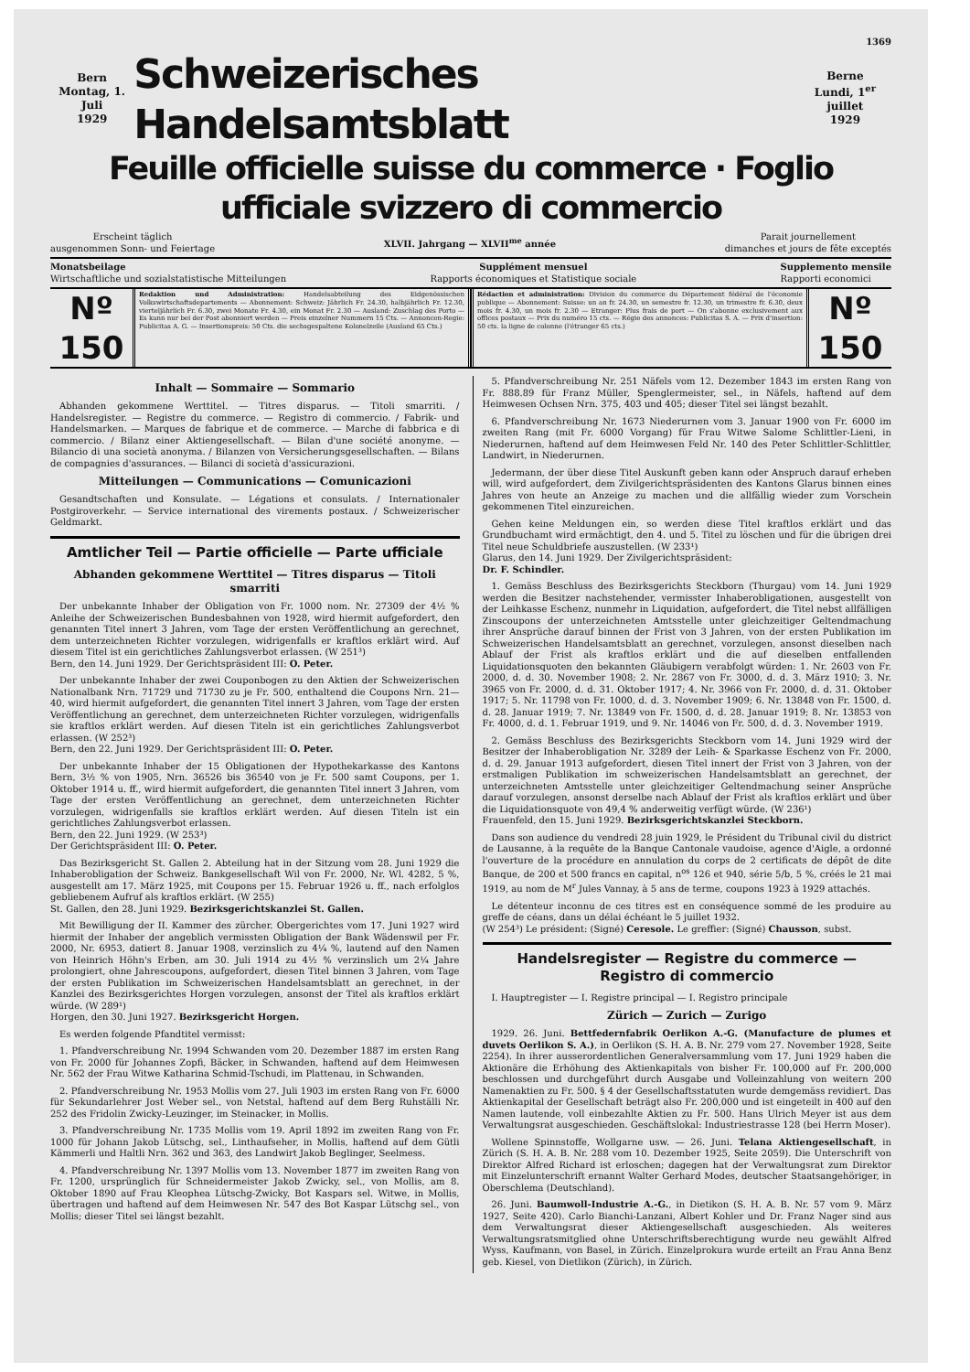1369
Bern
Montag, 1. Juli
1929
Schweizerisches Handelsamtsblatt
Berne
Lundi, 1<sup>er</sup> juillet
1929
Feuille officielle suisse du commerce · Foglio ufficiale svizzero di commercio
Erscheint täglich
ausgenommen Sonn- und Feiertage
XLVII. Jahrgang — XLVII<sup>me</sup> année
Parait journellement
dimanches et jours de fête exceptés
Monatsbeilage
Wirtschaftliche und sozialstatistische Mitteilungen
Supplément mensuel
Rapports économiques et Statistique sociale
Supplemento mensile
Rapporti economici
Nº 150
Redaktion und Administration: Handelsabteilung des Eidgenössischen Volkswirtschaftsdepartements — Abonnement: Schweiz: Jährlich Fr. 24.30, halbjährlich Fr. 12.30, vierteljährlich Fr. 6.30, zwei Monate Fr. 4.30, ein Monat Fr. 2.30 — Ausland: Zuschlag des Porto — Es kann nur bei der Post abonniert werden — Preis einzelner Nummern 15 Cts. — Annoncen-Regie: Publicitas A. G. — Insertionspreis: 50 Cts. die sechsgespaltene Kolonelzeile (Ausland 65 Cts.)
Rédaction et administration: Division du commerce du Département fédéral de l'économie publique — Abonnement: Suisse: un an fr. 24.30, un semestre fr. 12.30, un trimestre fr. 6.30, deux mois fr. 4.30, un mois fr. 2.30 — Etranger: Plus frais de port — On s'abonne exclusivement aux offices postaux — Prix du numéro 15 cts. — Régie des annonces: Publicitas S. A. — Prix d'insertion: 50 cts. la ligne de colonne (l'étranger 65 cts.)
Nº 150
Inhalt — Sommaire — Sommario
Abhanden gekommene Werttitel. — Titres disparus. — Titoli smarriti. / Handelsregister. — Registre du commerce. — Registro di commercio. / Fabrik- und Handelsmarken. — Marques de fabrique et de commerce. — Marche di fabbrica e di commercio. / Bilanz einer Aktiengesellschaft. — Bilan d'une société anonyme. — Bilancio di una società anonyma. / Bilanzen von Versicherungsgesellschaften. — Bilans de compagnies d'assurances. — Bilanci di società d'assicurazioni.
Mitteilungen — Communications — Comunicazioni
Gesandtschaften und Konsulate. — Légations et consulats. / Internationaler Postgiroverkehr. — Service international des virements postaux. / Schweizerischer Geldmarkt.
Amtlicher Teil — Partie officielle — Parte ufficiale
Abhanden gekommene Werttitel — Titres disparus — Titoli smarriti
Der unbekannte Inhaber der Obligation von Fr. 1000 nom. Nr. 27309 der 4½ % Anleihe der Schweizerischen Bundesbahnen von 1928, wird hiermit aufgefordert, den genannten Titel innert 3 Jahren, vom Tage der ersten Veröffentlichung an gerechnet, dem unterzeichneten Richter vorzulegen, widrigenfalls er kraftlos erklärt wird. Auf diesem Titel ist ein gerichtliches Zahlungsverbot erlassen. (W 251³)
Bern, den 14. Juni 1929. Der Gerichtspräsident III: O. Peter.
Der unbekannte Inhaber der zwei Couponbogen zu den Aktien der Schweizerischen Nationalbank Nrn. 71729 und 71730 zu je Fr. 500, enthaltend die Coupons Nrn. 21—40, wird hiermit aufgefordert, die genannten Titel innert 3 Jahren, vom Tage der ersten Veröffentlichung an gerechnet, dem unterzeichneten Richter vorzulegen, widrigenfalls sie kraftlos erklärt werden. Auf diesen Titeln ist ein gerichtliches Zahlungsverbot erlassen. (W 252³)
Bern, den 22. Juni 1929. Der Gerichtspräsident III: O. Peter.
Der unbekannte Inhaber der 15 Obligationen der Hypothekarkasse des Kantons Bern, 3½ % von 1905, Nrn. 36526 bis 36540 von je Fr. 500 samt Coupons, per 1. Oktober 1914 u. ff., wird hiermit aufgefordert, die genannten Titel innert 3 Jahren, vom Tage der ersten Veröffentlichung an gerechnet, dem unterzeichneten Richter vorzulegen, widrigenfalls sie kraftlos erklärt werden. Auf diesen Titeln ist ein gerichtliches Zahlungsverbot erlassen.
Bern, den 22. Juni 1929. (W 253³)
Der Gerichtspräsident III: O. Peter.
Das Bezirksgericht St. Gallen 2. Abteilung hat in der Sitzung vom 28. Juni 1929 die Inhaberobligation der Schweiz. Bankgesellschaft Wil von Fr. 2000, Nr. Wl. 4282, 5 %, ausgestellt am 17. März 1925, mit Coupons per 15. Februar 1926 u. ff., nach erfolglos gebliebenem Aufruf als kraftlos erklärt. (W 255)
St. Gallen, den 28. Juni 1929. Bezirksgerichtskanzlei St. Gallen.
Mit Bewilligung der II. Kammer des zürcher. Obergerichtes vom 17. Juni 1927 wird hiermit der Inhaber der angeblich vermissten Obligation der Bank Wädenswil per Fr. 2000, Nr. 6953, datiert 8. Januar 1908, verzinslich zu 4¼ %, lautend auf den Namen von Heinrich Höhn's Erben, am 30. Juli 1914 zu 4½ % verzinslich um 2¼ Jahre prolongiert, ohne Jahrescoupons, aufgefordert, diesen Titel binnen 3 Jahren, vom Tage der ersten Publikation im Schweizerischen Handelsamtsblatt an gerechnet, in der Kanzlei des Bezirksgerichtes Horgen vorzulegen, ansonst der Titel als kraftlos erklärt würde. (W 289¹)
Horgen, den 30. Juni 1927. Bezirksgericht Horgen.
Es werden folgende Pfandtitel vermisst:
1. Pfandverschreibung Nr. 1994 Schwanden vom 20. Dezember 1887 im ersten Rang von Fr. 2000 für Johannes Zopfi, Bäcker, in Schwanden, haftend auf dem Heimwesen Nr. 562 der Frau Witwe Katharina Schmid-Tschudi, im Plattenau, in Schwanden.
2. Pfandverschreibung Nr. 1953 Mollis vom 27. Juli 1903 im ersten Rang von Fr. 6000 für Sekundarlehrer Jost Weber sel., von Netstal, haftend auf dem Berg Ruhställi Nr. 252 des Fridolin Zwicky-Leuzinger, im Steinacker, in Mollis.
3. Pfandverschreibung Nr. 1735 Mollis vom 19. April 1892 im zweiten Rang von Fr. 1000 für Johann Jakob Lütschg, sel., Linthaufseher, in Mollis, haftend auf dem Gütli Kämmerli und Haltli Nrn. 362 und 363, des Landwirt Jakob Beglinger, Seelmess.
4. Pfandverschreibung Nr. 1397 Mollis vom 13. November 1877 im zweiten Rang von Fr. 1200, ursprünglich für Schneidermeister Jakob Zwicky, sel., von Mollis, am 8. Oktober 1890 auf Frau Kleophea Lütschg-Zwicky, Bot Kaspars sel. Witwe, in Mollis, übertragen und haftend auf dem Heimwesen Nr. 547 des Bot Kaspar Lütschg sel., von Mollis; dieser Titel sei längst bezahlt.
5. Pfandverschreibung Nr. 251 Näfels vom 12. Dezember 1843 im ersten Rang von Fr. 888.89 für Franz Müller, Spenglermeister, sel., in Näfels, haftend auf dem Heimwesen Ochsen Nrn. 375, 403 und 405; dieser Titel sei längst bezahlt.
6. Pfandverschreibung Nr. 1673 Niederurnen vom 3. Januar 1900 von Fr. 6000 im zweiten Rang (mit Fr. 6000 Vorgang) für Frau Witwe Salome Schlittler-Lieni, in Niederurnen, haftend auf dem Heimwesen Feld Nr. 140 des Peter Schlittler-Schlittler, Landwirt, in Niederurnen.
Jedermann, der über diese Titel Auskunft geben kann oder Anspruch darauf erheben will, wird aufgefordert, dem Zivilgerichtspräsidenten des Kantons Glarus binnen eines Jahres von heute an Anzeige zu machen und die allfällig wieder zum Vorschein gekommenen Titel einzureichen.
Gehen keine Meldungen ein, so werden diese Titel kraftlos erklärt und das Grundbuchamt wird ermächtigt, den 4. und 5. Titel zu löschen und für die übrigen drei Titel neue Schuldbriefe auszustellen. (W 233¹)
Glarus, den 14. Juni 1929. Der Zivilgerichtspräsident:
Dr. F. Schindler.
1. Gemäss Beschluss des Bezirksgerichts Steckborn (Thurgau) vom 14. Juni 1929 werden die Besitzer nachstehender, vermisster Inhaberobligationen, ausgestellt von der Leihkasse Eschenz, nunmehr in Liquidation, aufgefordert, die Titel nebst allfälligen Zinscoupons der unterzeichneten Amtsstelle unter gleichzeitiger Geltendmachung ihrer Ansprüche darauf binnen der Frist von 3 Jahren, von der ersten Publikation im Schweizerischen Handelsamtsblatt an gerechnet, vorzulegen, ansonst dieselben nach Ablauf der Frist als kraftlos erklärt und die auf dieselben entfallenden Liquidationsquoten den bekannten Gläubigern verabfolgt würden: 1. Nr. 2603 von Fr. 2000, d. d. 30. November 1908; 2. Nr. 2867 von Fr. 3000, d. d. 3. März 1910; 3. Nr. 3965 von Fr. 2000, d. d. 31. Oktober 1917; 4. Nr. 3966 von Fr. 2000, d. d. 31. Oktober 1917; 5. Nr. 11798 von Fr. 1000, d. d. 3. November 1909; 6. Nr. 13848 von Fr. 1500, d. d. 28. Januar 1919; 7. Nr. 13849 von Fr. 1500, d. d. 28. Januar 1919; 8. Nr. 13853 von Fr. 4000, d. d. 1. Februar 1919, und 9. Nr. 14046 von Fr. 500, d. d. 3. November 1919.
2. Gemäss Beschluss des Bezirksgerichts Steckborn vom 14. Juni 1929 wird der Besitzer der Inhaberobligation Nr. 3289 der Leih- & Sparkasse Eschenz von Fr. 2000, d. d. 29. Januar 1913 aufgefordert, diesen Titel innert der Frist von 3 Jahren, von der erstmaligen Publikation im schweizerischen Handelsamtsblatt an gerechnet, der unterzeichneten Amtsstelle unter gleichzeitiger Geltendmachung seiner Ansprüche darauf vorzulegen, ansonst derselbe nach Ablauf der Frist als kraftlos erklärt und über die Liquidationsquote von 49,4 % anderweitig verfügt würde. (W 236¹)
Frauenfeld, den 15. Juni 1929. Bezirksgerichtskanzlei Steckborn.
Dans son audience du vendredi 28 juin 1929, le Président du Tribunal civil du district de Lausanne, à la requête de la Banque Cantonale vaudoise, agence d'Aigle, a ordonné l'ouverture de la procédure en annulation du corps de 2 certificats de dépôt de dite Banque, de 200 et 500 francs en capital, n<sup>os</sup> 126 et 940, série 5/b, 5 %, créés le 21 mai 1919, au nom de M<sup>r</sup> Jules Vannay, à 5 ans de terme, coupons 1923 à 1929 attachés.
Le détenteur inconnu de ces titres est en conséquence sommé de les produire au greffe de céans, dans un délai échéant le 5 juillet 1932.
(W 254³) Le président: (Signé) Ceresole. Le greffier: (Signé) Chausson, subst.
Handelsregister — Registre du commerce — Registro di commercio
I. Hauptregister — I. Registre principal — I. Registro principale
Zürich — Zurich — Zurigo
1929. 26. Juni. Bettfedernfabrik Oerlikon A.-G. (Manufacture de plumes et duvets Oerlikon S. A.), in Oerlikon (S. H. A. B. Nr. 279 vom 27. November 1928, Seite 2254). In ihrer ausserordentlichen Generalversammlung vom 17. Juni 1929 haben die Aktionäre die Erhöhung des Aktienkapitals von bisher Fr. 100,000 auf Fr. 200,000 beschlossen und durchgeführt durch Ausgabe und Volleinzahlung von weitern 200 Namenaktien zu Fr. 500. § 4 der Gesellschaftsstatuten wurde demgemäss revidiert. Das Aktienkapital der Gesellschaft beträgt also Fr. 200,000 und ist eingeteilt in 400 auf den Namen lautende, voll einbezahlte Aktien zu Fr. 500. Hans Ulrich Meyer ist aus dem Verwaltungsrat ausgeschieden. Geschäftslokal: Industriestrasse 128 (bei Herrn Moser).
Wollene Spinnstoffe, Wollgarne usw. — 26. Juni. Telana Aktiengesellschaft, in Zürich (S. H. A. B. Nr. 288 vom 10. Dezember 1925, Seite 2059). Die Unterschrift von Direktor Alfred Richard ist erloschen; dagegen hat der Verwaltungsrat zum Direktor mit Einzelunterschrift ernannt Walter Gerhard Modes, deutscher Staatsangehöriger, in Oberschlema (Deutschland).
26. Juni. Baumwoll-Industrie A.-G., in Dietikon (S. H. A. B. Nr. 57 vom 9. März 1927, Seite 420). Carlo Bianchi-Lanzani, Albert Kohler und Dr. Franz Nager sind aus dem Verwaltungsrat dieser Aktiengesellschaft ausgeschieden. Als weiteres Verwaltungsratsmitglied ohne Unterschriftsberechtigung wurde neu gewählt Alfred Wyss, Kaufmann, von Basel, in Zürich. Einzelprokura wurde erteilt an Frau Anna Benz geb. Kiesel, von Dietlikon (Zürich), in Zürich.